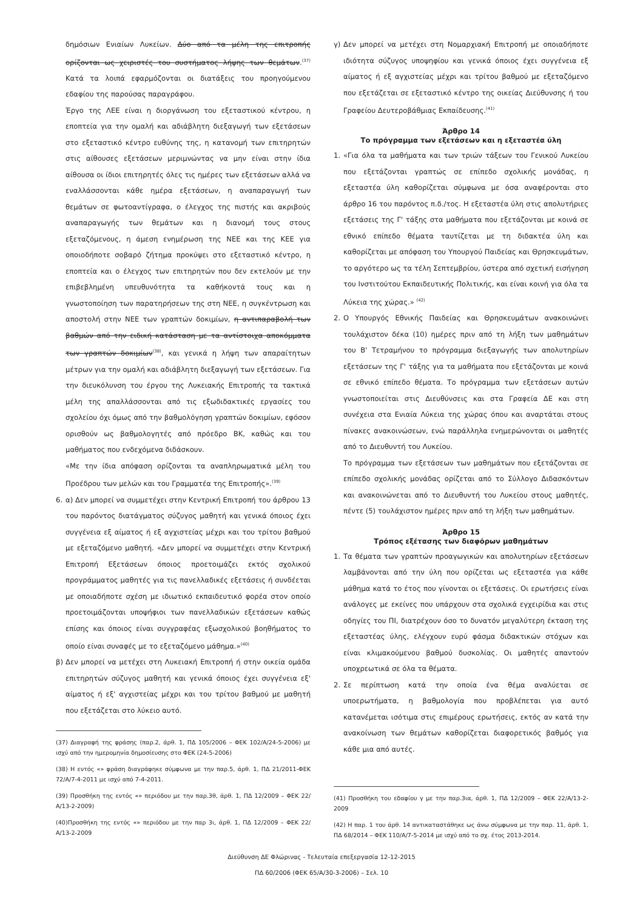δημόσιων Ενιαίων Λυκείων. Δύο από τα μέλη της επιτροπής ορίζονται ως χειριστές του συστήματος λήψης των θεμάτων.<sup>(37)</sup> Κατά τα λοιπά εφαρμόζονται οι διατάξεις του προηγούμενου εδαφίου της παρούσας παραγράφου.
Έργο της ΛΕΕ είναι η διοργάνωση του εξεταστικού κέντρου, η εποπτεία για την ομαλή και αδιάβλητη διεξαγωγή των εξετάσεων στο εξεταστικό κέντρο ευθύνης της, η κατανομή των επιτηρητών στις αίθουσες εξετάσεων μεριμνώντας να μην είναι στην ίδια αίθουσα οι ίδιοι επιτηρητές όλες τις ημέρες των εξετάσεων αλλά να εναλλάσσονται κάθε ημέρα εξετάσεων, η αναπαραγωγή των θεμάτων σε φωτοαντίγραφα, ο έλεγχος της πιστής και ακριβούς αναπαραγωγής των θεμάτων και η διανομή τους στους εξεταζόμενους, η άμεση ενημέρωση της ΝΕΕ και της ΚΕΕ για οποιοδήποτε σοβαρό ζήτημα προκύψει στο εξεταστικό κέντρο, η εποπτεία και ο έλεγχος των επιτηρητών που δεν εκτελούν με την επιβεβλημένη υπευθυνότητα τα καθήκοντά τους και η γνωστοποίηση των παρατηρήσεων της στη ΝΕΕ, η συγκέντρωση και αποστολή στην ΝΕΕ των γραπτών δοκιμίων, η αντιπαραβολή των βαθμών από την ειδική κατάσταση με τα αντίστοιχα αποκόμματα των γραπτών δοκιμίων<sup>(38)</sup>, και γενικά η λήψη των απαραίτητων μέτρων για την ομαλή και αδιάβλητη διεξαγωγή των εξετάσεων. Για την διευκόλυνση του έργου της Λυκειακής Επιτροπής τα τακτικά μέλη της απαλλάσσονται από τις εξωδιδακτικές εργασίες του σχολείου όχι όμως από την βαθμολόγηση γραπτών δοκιμίων, εφόσον ορισθούν ως βαθμολογητές από πρόεδρο ΒΚ, καθώς και του μαθήματος που ενδεχόμενα διδάσκουν.
«Με την ίδια απόφαση ορίζονται τα αναπληρωματικά μέλη του Προέδρου των μελών και του Γραμματέα της Επιτροπής».<sup>(39)</sup>
6. α) Δεν μπορεί να συμμετέχει στην Κεντρική Επιτροπή του άρθρου 13 του παρόντος διατάγματος σύζυγος μαθητή και γενικά όποιος έχει συγγένεια εξ αίματος ή εξ αγχιστείας μέχρι και του τρίτου βαθμού με εξεταζόμενο μαθητή. «Δεν μπορεί να συμμετέχει στην Κεντρική Επιτροπή Εξετάσεων όποιος προετοιμάζει εκτός σχολικού προγράμματος μαθητές για τις πανελλαδικές εξετάσεις ή συνδέεται με οποιαδήποτε σχέση με ιδιωτικό εκπαιδευτικό φορέα στον οποίο προετοιμάζονται υποψήφιοι των πανελλαδικών εξετάσεων καθώς επίσης και όποιος είναι συγγραφέας εξωσχολικού βοηθήματος το οποίο είναι συναφές με το εξεταζόμενο μάθημα.»<sup>(40)</sup>
β) Δεν μπορεί να μετέχει στη Λυκειακή Επιτροπή ή στην οικεία ομάδα επιτηρητών σύζυγος μαθητή και γενικά όποιος έχει συγγένεια εξ' αίματος ή εξ' αγχιστείας μέχρι και του τρίτου βαθμού με μαθητή που εξετάζεται στο λύκειο αυτό.
(37) Διαγραφή της φράσης (παρ.2, άρθ. 1, ΠΔ 105/2006 – ΦΕΚ 102/Α/24-5-2006) με ισχύ από την ημερομηνία δημοσίευσης στο ΦΕΚ (24-5-2006)
(38) Η εντός «» φράση διαγράφηκε σύμφωνα με την παρ.5, άρθ. 1, ΠΔ 21/2011-ΦΕΚ 72/Α/7-4-2011 με ισχύ από 7-4-2011.
(39) Προσθήκη της εντός «» περιόδου με την παρ.3θ, άρθ. 1, ΠΔ 12/2009 – ΦΕΚ 22/Α/13-2-2009)
(40)Προσθήκη της εντός «» περιόδου με την παρ 3ι, άρθ. 1, ΠΔ 12/2009 – ΦΕΚ 22/Α/13-2-2009
γ) Δεν μπορεί να μετέχει στη Νομαρχιακή Επιτροπή με οποιαδήποτε ιδιότητα σύζυγος υποψηφίου και γενικά όποιος έχει συγγένεια εξ αίματος ή εξ αγχιστείας μέχρι και τρίτου βαθμού με εξεταζόμενο που εξετάζεται σε εξεταστικό κέντρο της οικείας Διεύθυνσης ή του Γραφείου Δευτεροβάθμιας Εκπαίδευσης.<sup>(41)</sup>
Άρθρο 14
Το πρόγραμμα των εξετάσεων και η εξεταστέα ύλη
1. «Για όλα τα μαθήματα και των τριών τάξεων του Γενικού Λυκείου που εξετάζονται γραπτώς σε επίπεδο σχολικής μονάδας, η εξεταστέα ύλη καθορίζεται σύμφωνα με όσα αναφέρονται στο άρθρο 16 του παρόντος π.δ./τος. Η εξεταστέα ύλη στις απολυτήριες εξετάσεις της Γ' τάξης στα μαθήματα που εξετάζονται με κοινά σε εθνικό επίπεδο θέματα ταυτίζεται με τη διδακτέα ύλη και καθορίζεται με απόφαση του Υπουργού Παιδείας και Θρησκευμάτων, το αργότερο ως τα τέλη Σεπτεμβρίου, ύστερα από σχετική εισήγηση του Ινστιτούτου Εκπαιδευτικής Πολιτικής, και είναι κοινή για όλα τα Λύκεια της χώρας.» <sup>(42)</sup>
2. Ο Υπουργός Εθνικής Παιδείας και Θρησκευμάτων ανακοινώνει τουλάχιστον δέκα (10) ημέρες πριν από τη λήξη των μαθημάτων του Β' Τετραμήνου το πρόγραμμα διεξαγωγής των απολυτηρίων εξετάσεων της Γ' τάξης για τα μαθήματα που εξετάζονται με κοινά σε εθνικό επίπεδο θέματα. Το πρόγραμμα των εξετάσεων αυτών γνωστοποιείται στις Διευθύνσεις και στα Γραφεία ΔΕ και στη συνέχεια στα Ενιαία Λύκεια της χώρας όπου και αναρτάται στους πίνακες ανακοινώσεων, ενώ παράλληλα ενημερώνονται οι μαθητές από το Διευθυντή του Λυκείου.
Το πρόγραμμα των εξετάσεων των μαθημάτων που εξετάζονται σε επίπεδο σχολικής μονάδας ορίζεται από το Σύλλογο Διδασκόντων και ανακοινώνεται από το Διευθυντή του Λυκείου στους μαθητές, πέντε (5) τουλάχιστον ημέρες πριν από τη λήξη των μαθημάτων.
Άρθρο 15
Τρόπος εξέτασης των διαφόρων μαθημάτων
1. Τα θέματα των γραπτών προαγωγικών και απολυτηρίων εξετάσεων λαμβάνονται από την ύλη που ορίζεται ως εξεταστέα για κάθε μάθημα κατά το έτος που γίνονται οι εξετάσεις. Οι ερωτήσεις είναι ανάλογες με εκείνες που υπάρχουν στα σχολικά εγχειρίδια και στις οδηγίες του ΠΙ, διατρέχουν όσο το δυνατόν μεγαλύτερη έκταση της εξεταστέας ύλης, ελέγχουν ευρύ φάσμα διδακτικών στόχων και είναι κλιμακούμενου βαθμού δυσκολίας. Οι μαθητές απαντούν υποχρεωτικά σε όλα τα θέματα.
2. Σε περίπτωση κατά την οποία ένα θέμα αναλύεται σε υποερωτήματα, η βαθμολογία που προβλέπεται για αυτό κατανέμεται ισότιμα στις επιμέρους ερωτήσεις, εκτός αν κατά την ανακοίνωση των θεμάτων καθορίζεται διαφορετικός βαθμός για κάθε μια από αυτές.
(41) Προσθήκη του εδαφίου γ με την παρ.3ια, άρθ. 1, ΠΔ 12/2009 – ΦΕΚ 22/Α/13-2-2009
(42) Η παρ. 1 του άρθ. 14 αντικαταστάθηκε ως άνω σύμφωνα με την παρ. 11, άρθ. 1, ΠΔ 68/2014 – ΦΕΚ 110/Α/7-5-2014 με ισχύ από το σχ. έτος 2013-2014.
Διεύθυνση ΔΕ Φλώρινας - Τελευταία επεξεργασία 12-12-2015
ΠΔ 60/2006 (ΦΕΚ 65/Α/30-3-2006) – Σελ. 10